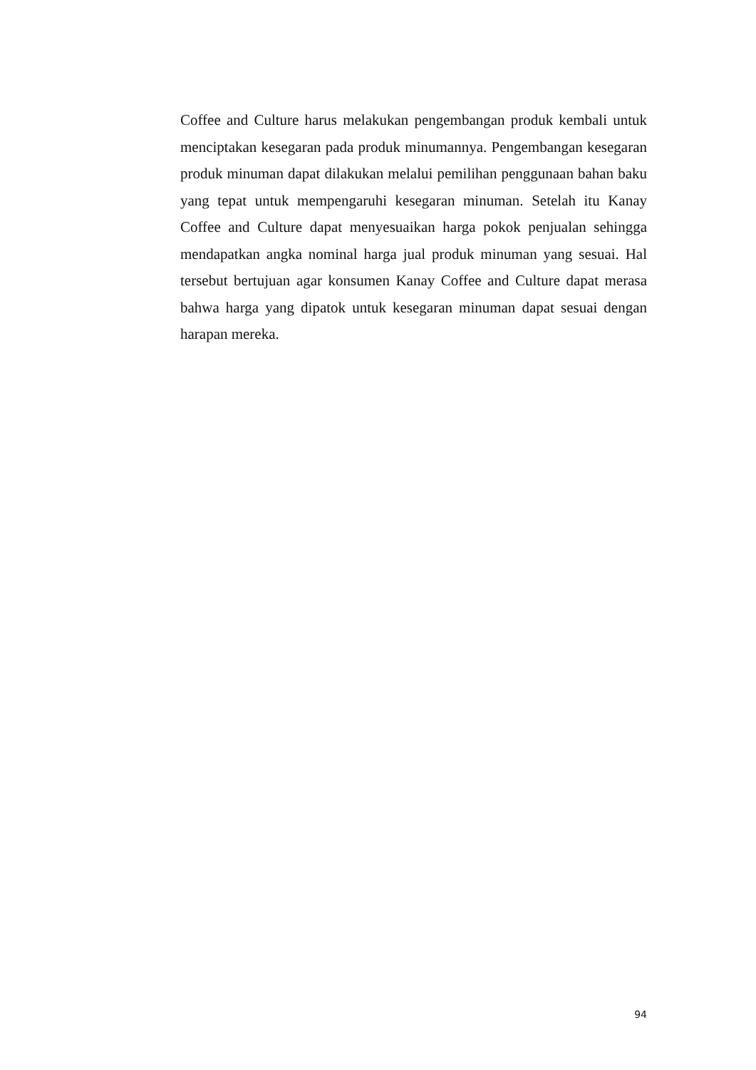Coffee and Culture harus melakukan pengembangan produk kembali untuk menciptakan kesegaran pada produk minumannya. Pengembangan kesegaran produk minuman dapat dilakukan melalui pemilihan penggunaan bahan baku yang tepat untuk mempengaruhi kesegaran minuman. Setelah itu Kanay Coffee and Culture dapat menyesuaikan harga pokok penjualan sehingga mendapatkan angka nominal harga jual produk minuman yang sesuai. Hal tersebut bertujuan agar konsumen Kanay Coffee and Culture dapat merasa bahwa harga yang dipatok untuk kesegaran minuman dapat sesuai dengan harapan mereka.
94